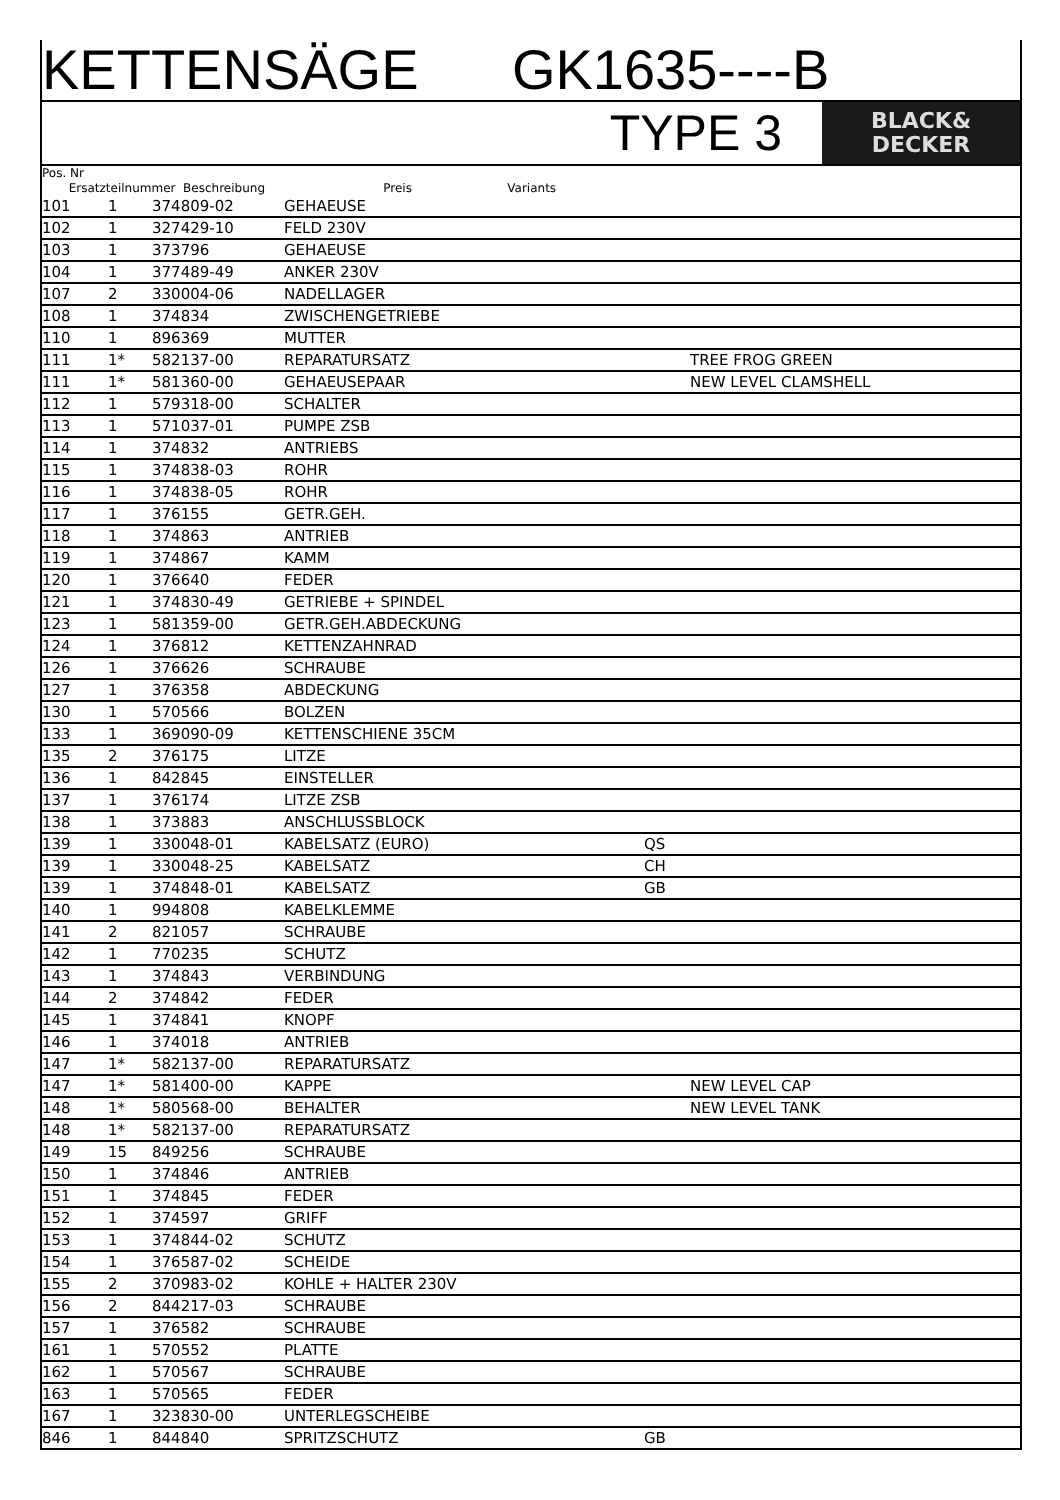KETTENSÄGE GK1635----B
TYPE 3
BLACK&
DECKER
Pos. Nr
Ersatzteilnummer Beschreibung Preis Variants
| 101 | 1 | 374809-02 | GEHAEUSE | | |
| 102 | 1 | 327429-10 | FELD 230V | | |
| 103 | 1 | 373796 | GEHAEUSE | | |
| 104 | 1 | 377489-49 | ANKER 230V | | |
| 107 | 2 | 330004-06 | NADELLAGER | | |
| 108 | 1 | 374834 | ZWISCHENGETRIEBE | | |
| 110 | 1 | 896369 | MUTTER | | |
| 111 | 1* | 582137-00 | REPARATURSATZ | | TREE FROG GREEN |
| 111 | 1* | 581360-00 | GEHAEUSEPAAR | | NEW LEVEL CLAMSHELL |
| 112 | 1 | 579318-00 | SCHALTER | | |
| 113 | 1 | 571037-01 | PUMPE ZSB | | |
| 114 | 1 | 374832 | ANTRIEBS | | |
| 115 | 1 | 374838-03 | ROHR | | |
| 116 | 1 | 374838-05 | ROHR | | |
| 117 | 1 | 376155 | GETR.GEH. | | |
| 118 | 1 | 374863 | ANTRIEB | | |
| 119 | 1 | 374867 | KAMM | | |
| 120 | 1 | 376640 | FEDER | | |
| 121 | 1 | 374830-49 | GETRIEBE + SPINDEL | | |
| 123 | 1 | 581359-00 | GETR.GEH.ABDECKUNG | | |
| 124 | 1 | 376812 | KETTENZAHNRAD | | |
| 126 | 1 | 376626 | SCHRAUBE | | |
| 127 | 1 | 376358 | ABDECKUNG | | |
| 130 | 1 | 570566 | BOLZEN | | |
| 133 | 1 | 369090-09 | KETTENSCHIENE 35CM | | |
| 135 | 2 | 376175 | LITZE | | |
| 136 | 1 | 842845 | EINSTELLER | | |
| 137 | 1 | 376174 | LITZE ZSB | | |
| 138 | 1 | 373883 | ANSCHLUSSBLOCK | | |
| 139 | 1 | 330048-01 | KABELSATZ (EURO) | QS | |
| 139 | 1 | 330048-25 | KABELSATZ | CH | |
| 139 | 1 | 374848-01 | KABELSATZ | GB | |
| 140 | 1 | 994808 | KABELKLEMME | | |
| 141 | 2 | 821057 | SCHRAUBE | | |
| 142 | 1 | 770235 | SCHUTZ | | |
| 143 | 1 | 374843 | VERBINDUNG | | |
| 144 | 2 | 374842 | FEDER | | |
| 145 | 1 | 374841 | KNOPF | | |
| 146 | 1 | 374018 | ANTRIEB | | |
| 147 | 1* | 582137-00 | REPARATURSATZ | | |
| 147 | 1* | 581400-00 | KAPPE | | NEW LEVEL CAP |
| 148 | 1* | 580568-00 | BEHALTER | | NEW LEVEL TANK |
| 148 | 1* | 582137-00 | REPARATURSATZ | | |
| 149 | 15 | 849256 | SCHRAUBE | | |
| 150 | 1 | 374846 | ANTRIEB | | |
| 151 | 1 | 374845 | FEDER | | |
| 152 | 1 | 374597 | GRIFF | | |
| 153 | 1 | 374844-02 | SCHUTZ | | |
| 154 | 1 | 376587-02 | SCHEIDE | | |
| 155 | 2 | 370983-02 | KOHLE + HALTER 230V | | |
| 156 | 2 | 844217-03 | SCHRAUBE | | |
| 157 | 1 | 376582 | SCHRAUBE | | |
| 161 | 1 | 570552 | PLATTE | | |
| 162 | 1 | 570567 | SCHRAUBE | | |
| 163 | 1 | 570565 | FEDER | | |
| 167 | 1 | 323830-00 | UNTERLEGSCHEIBE | | |
| 846 | 1 | 844840 | SPRITZSCHUTZ | GB | |